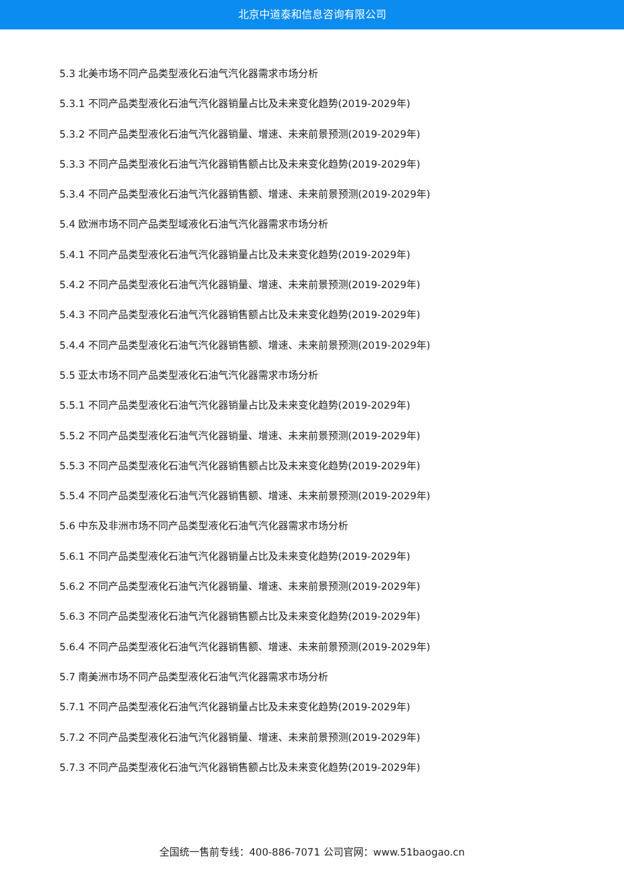北京中道泰和信息咨询有限公司
5.3 北美市场不同产品类型液化石油气汽化器需求市场分析
5.3.1 不同产品类型液化石油气汽化器销量占比及未来变化趋势(2019-2029年)
5.3.2 不同产品类型液化石油气汽化器销量、增速、未来前景预测(2019-2029年)
5.3.3 不同产品类型液化石油气汽化器销售额占比及未来变化趋势(2019-2029年)
5.3.4 不同产品类型液化石油气汽化器销售额、增速、未来前景预测(2019-2029年)
5.4 欧洲市场不同产品类型域液化石油气汽化器需求市场分析
5.4.1 不同产品类型液化石油气汽化器销量占比及未来变化趋势(2019-2029年)
5.4.2 不同产品类型液化石油气汽化器销量、增速、未来前景预测(2019-2029年)
5.4.3 不同产品类型液化石油气汽化器销售额占比及未来变化趋势(2019-2029年)
5.4.4 不同产品类型液化石油气汽化器销售额、增速、未来前景预测(2019-2029年)
5.5 亚太市场不同产品类型液化石油气汽化器需求市场分析
5.5.1 不同产品类型液化石油气汽化器销量占比及未来变化趋势(2019-2029年)
5.5.2 不同产品类型液化石油气汽化器销量、增速、未来前景预测(2019-2029年)
5.5.3 不同产品类型液化石油气汽化器销售额占比及未来变化趋势(2019-2029年)
5.5.4 不同产品类型液化石油气汽化器销售额、增速、未来前景预测(2019-2029年)
5.6 中东及非洲市场不同产品类型液化石油气汽化器需求市场分析
5.6.1 不同产品类型液化石油气汽化器销量占比及未来变化趋势(2019-2029年)
5.6.2 不同产品类型液化石油气汽化器销量、增速、未来前景预测(2019-2029年)
5.6.3 不同产品类型液化石油气汽化器销售额占比及未来变化趋势(2019-2029年)
5.6.4 不同产品类型液化石油气汽化器销售额、增速、未来前景预测(2019-2029年)
5.7 南美洲市场不同产品类型液化石油气汽化器需求市场分析
5.7.1 不同产品类型液化石油气汽化器销量占比及未来变化趋势(2019-2029年)
5.7.2 不同产品类型液化石油气汽化器销量、增速、未来前景预测(2019-2029年)
5.7.3 不同产品类型液化石油气汽化器销售额占比及未来变化趋势(2019-2029年)
全国统一售前专线：400-886-7071 公司官网：www.51baogao.cn